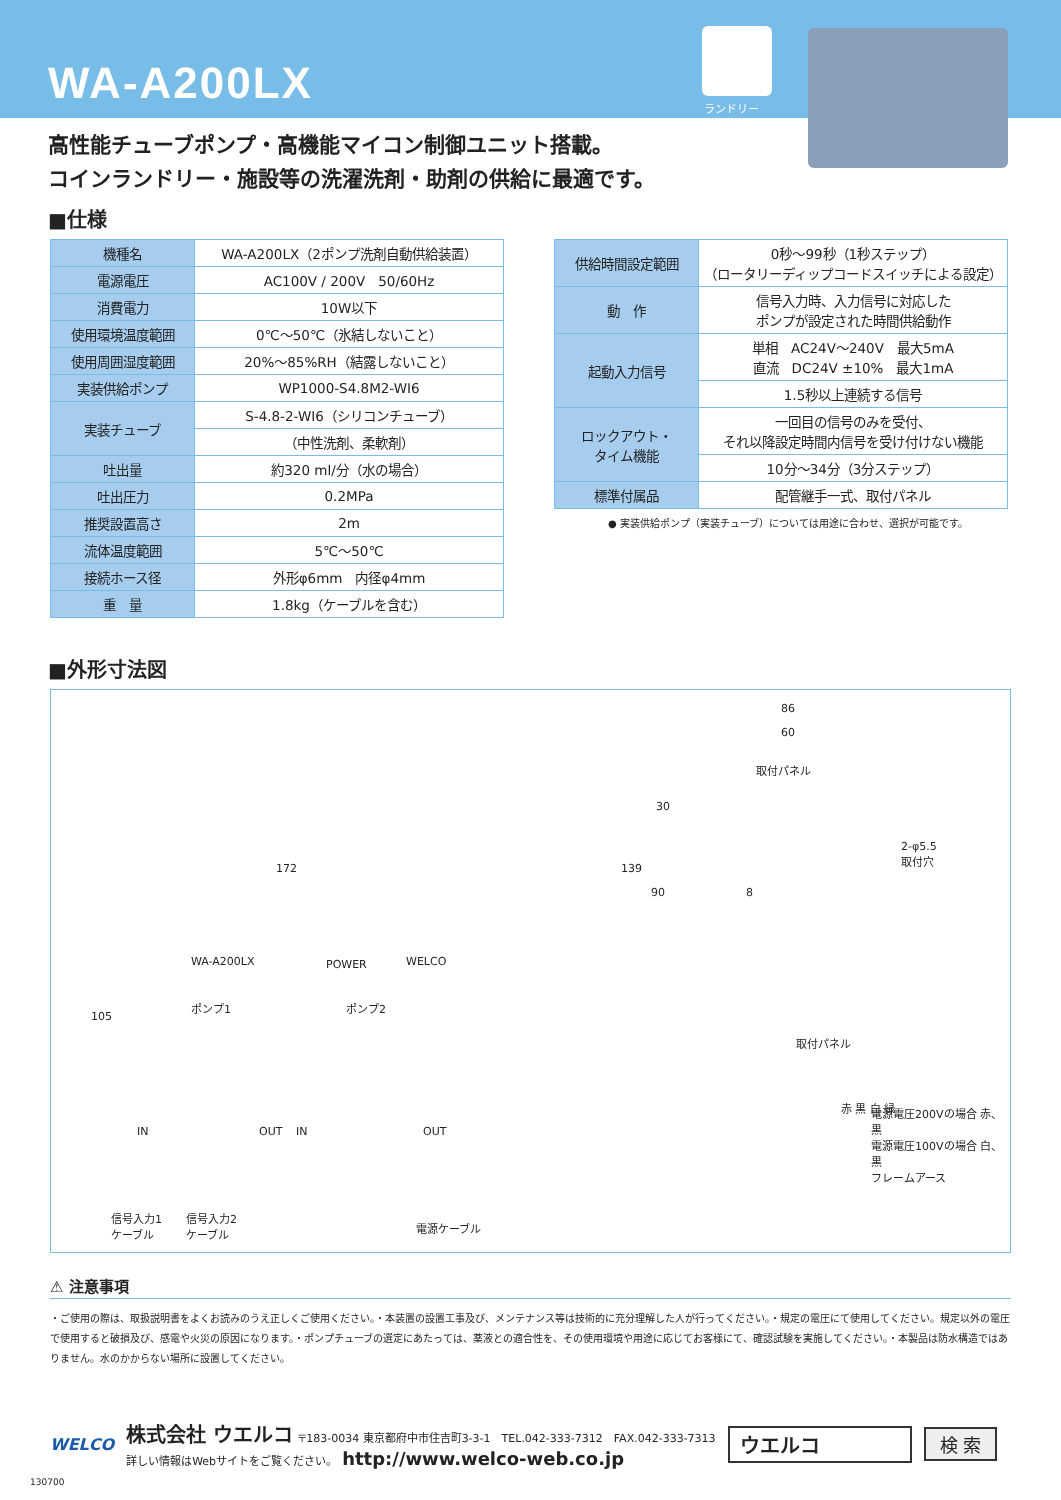WA-A200LX
ランドリー
高性能チューブポンプ・高機能マイコン制御ユニット搭載。
コインランドリー・施設等の洗濯洗剤・助剤の供給に最適です。
■仕様
| 機種名 | WA-A200LX（2ポンプ洗剤自動供給装置） |
| 電源電圧 | AC100V / 200V 50/60Hz |
| 消費電力 | 10W以下 |
| 使用環境温度範囲 | 0℃～50℃（氷結しないこと） |
| 使用周囲湿度範囲 | 20%～85%RH（結露しないこと） |
| 実装供給ポンプ | WP1000-S4.8M2-WI6 |
| 実装チューブ | S-4.8-2-WI6（シリコンチューブ） |
| | （中性洗剤、柔軟剤） |
| 吐出量 | 約320 ml/分（水の場合） |
| 吐出圧力 | 0.2MPa |
| 推奨設置高さ | 2m |
| 流体温度範囲 | 5℃～50℃ |
| 接続ホース径 | 外形φ6mm 内径φ4mm |
| 重 量 | 1.8kg（ケーブルを含む） |
| 供給時間設定範囲 | 0秒～99秒（1秒ステップ） （ロータリーディップコードスイッチによる設定） |
| 動 作 | 信号入力時、入力信号に対応した ポンプが設定された時間供給動作 |
| 起動入力信号 | 単相 AC24V～240V 最大5mA 直流 DC24V ±10% 最大1mA |
| | 1.5秒以上連続する信号 |
| ロックアウト・ タイム機能 | 一回目の信号のみを受付、 それ以降設定時間内信号を受け付けない機能 |
| | 10分～34分（3分ステップ） |
| 標準付属品 | 配管継手一式、取付パネル |
● 実装供給ポンプ（実装チューブ）については用途に合わせ、選択が可能です。
■外形寸法図
86
60
取付パネル
30
2-φ5.5
取付穴
172 139
90 8
105
WA-A200LX POWER WELCO
ポンプ1 ポンプ2
IN OUT IN OUT
取付パネル
赤 黒 白 緑 電源電圧200Vの場合 赤、黒
電源電圧100Vの場合 白、黒
フレームアース
信号入力1
ケーブル
信号入力2
ケーブル 電源ケーブル
⚠ 注意事項
・ご使用の際は、取扱説明書をよくお読みのうえ正しくご使用ください。・本装置の設置工事及び、メンテナンス等は技術的に充分理解した人が行ってください。・規定の電圧にて使用してください。規定以外の電圧で使用すると破損及び、感電や火災の原因になります。・ポンプチューブの選定にあたっては、薬液との適合性を、その使用環境や用途に応じてお客様にて、確認試験を実施してください。・本製品は防水構造ではありません。水のかからない場所に設置してください。
WELCO
株式会社 ウエルコ 〒183-0034 東京都府中市住吉町3-3-1　TEL.042-333-7312　FAX.042-333-7313
詳しい情報はWebサイトをご覧ください。 http://www.welco-web.co.jp
ウエルコ 検 索
130700